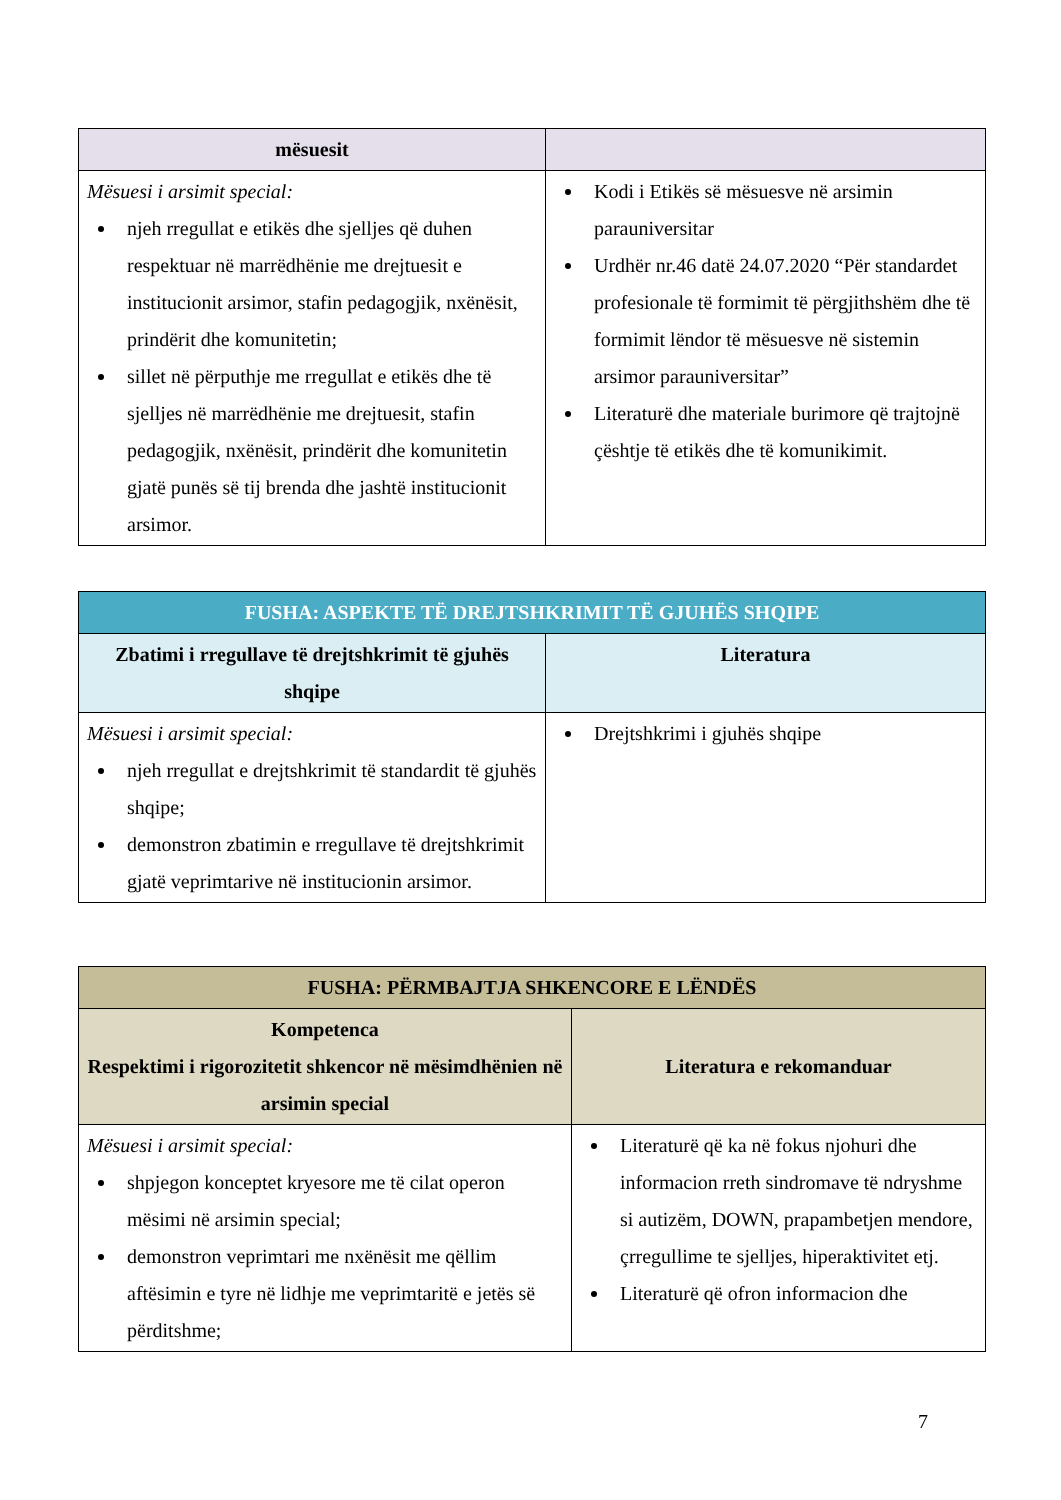| mësuesit | |
| --- | --- |
| Mësuesi i arsimit special: njeh rregullat e etikës dhe sjelljes që duhen respektuar në marrëdhënie me drejtuesit e institucionit arsimor, stafin pedagogjik, nxënësit, prindërit dhe komunitetin; sillet në përputhje me rregullat e etikës dhe të sjelljes në marrëdhënie me drejtuesit, stafin pedagogjik, nxënësit, prindërit dhe komunitetin gjatë punës së tij brenda dhe jashtë institucionit arsimor. | Kodi i Etikës së mësuesve në arsimin parauniversitar Urdhër nr.46 datë 24.07.2020 “Për standardet profesionale të formimit të përgjithshëm dhe të formimit lëndor të mësuesve në sistemin arsimor parauniversitar” Literaturë dhe materiale burimore që trajtojnë çështje të etikës dhe të komunikimit. |
| FUSHA: ASPEKTE TË DREJTSHKRIMIT TË GJUHËS SHQIPE | |
| --- | --- |
| Zbatimi i rregullave të drejtshkrimit të gjuhës shqipe | Literatura |
| Mësuesi i arsimit special: njeh rregullat e drejtshkrimit të standardit të gjuhës shqipe; demonstron zbatimin e rregullave të drejtshkrimit gjatë veprimtarive në institucionin arsimor. | Drejtshkrimi i gjuhës shqipe |
| FUSHA: PËRMBAJTJA SHKENCORE E LËNDËS | |
| --- | --- |
| Kompetenca Respektimi i rigorozitetit shkencor në mësimdhënien në arsimin special | Literatura e rekomanduar |
| Mësuesi i arsimit special: shpjegon konceptet kryesore me të cilat operon mësimi në arsimin special; demonstron veprimtari me nxënësit me qëllim aftësimin e tyre në lidhje me veprimtaritë e jetës së përditshme; | Literaturë që ka në fokus njohuri dhe informacion rreth sindromave të ndryshme si autizëm, DOWN, prapambetjen mendore, çrregullime te sjelljes, hiperaktivitet etj. Literaturë që ofron informacion dhe |
7